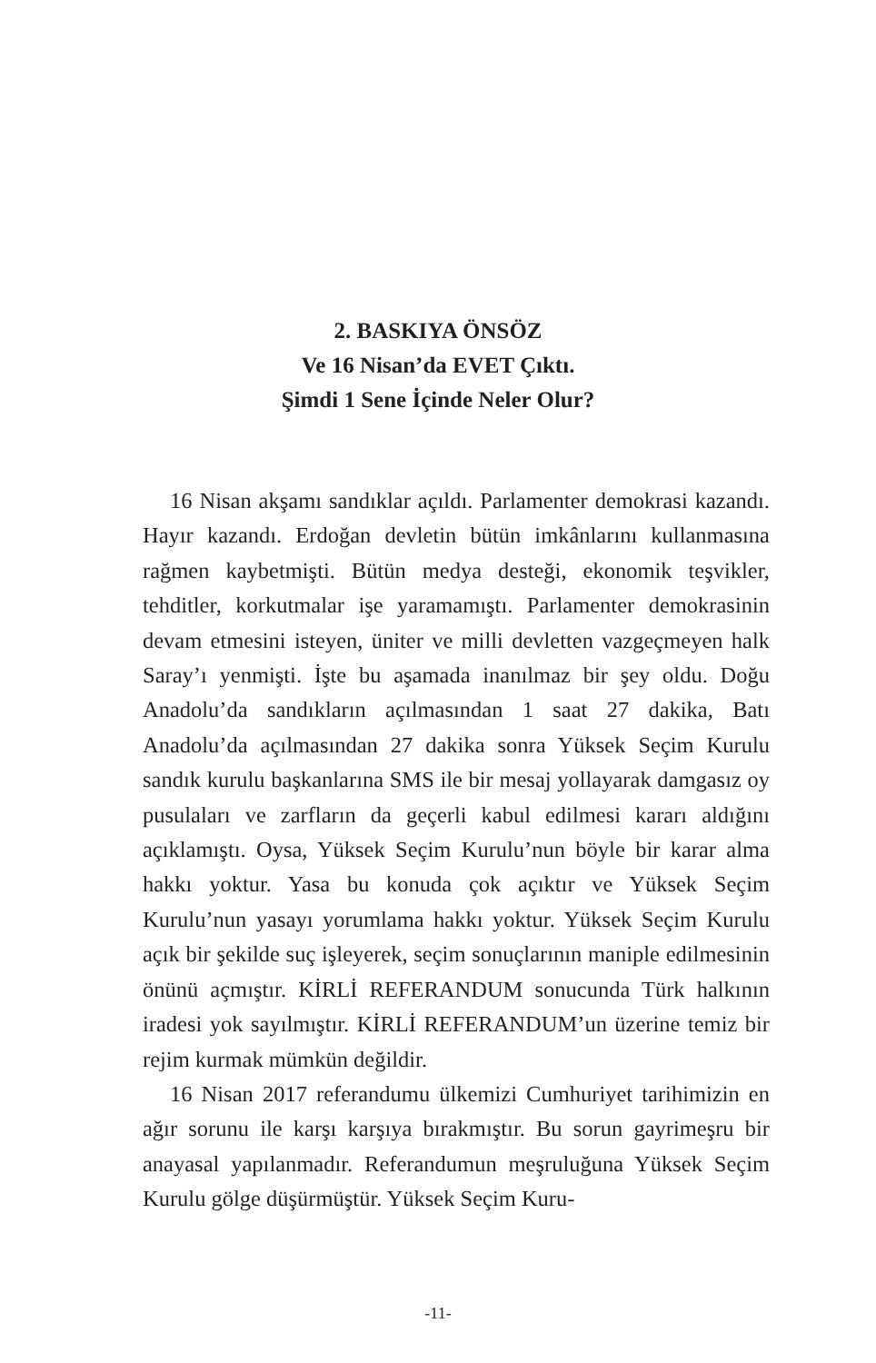2. BASKIYA ÖNSÖZ
Ve 16 Nisan’da EVET Çıktı.
Şimdi 1 Sene İçinde Neler Olur?
16 Nisan akşamı sandıklar açıldı. Parlamenter demokrasi kazandı. Hayır kazandı. Erdoğan devletin bütün imkânlarını kullanmasına rağmen kaybetmişti. Bütün medya desteği, ekonomik teşvikler, tehditler, korkutmalar işe yaramamıştı. Parlamenter demokrasinin devam etmesini isteyen, üniter ve milli devletten vazgeçmeyen halk Saray’ı yenmişti. İşte bu aşamada inanılmaz bir şey oldu. Doğu Anadolu’da sandıkların açılmasından 1 saat 27 dakika, Batı Anadolu’da açılmasından 27 dakika sonra Yüksek Seçim Kurulu sandık kurulu başkanlarına SMS ile bir mesaj yollayarak damgasız oy pusulaları ve zarfların da geçerli kabul edilmesi kararı aldığını açıklamıştı. Oysa, Yüksek Seçim Kurulu’nun böyle bir karar alma hakkı yoktur. Yasa bu konuda çok açıktır ve Yüksek Seçim Kurulu’nun yasayı yorumlama hakkı yoktur. Yüksek Seçim Kurulu açık bir şekilde suç işleyerek, seçim sonuçlarının maniple edilmesinin önünü açmıştır. KİRLİ REFERANDUM sonucunda Türk halkının iradesi yok sayılmıştır. KİRLİ REFERANDUM’un üzerine temiz bir rejim kurmak mümkün değildir.
16 Nisan 2017 referandumu ülkemizi Cumhuriyet tarihimizin en ağır sorunu ile karşı karşıya bırakmıştır. Bu sorun gayrimeşru bir anayasal yapılanmadır. Referandumun meşruluğuna Yüksek Seçim Kurulu gölge düşürmüştür. Yüksek Seçim Kuru-
-11-